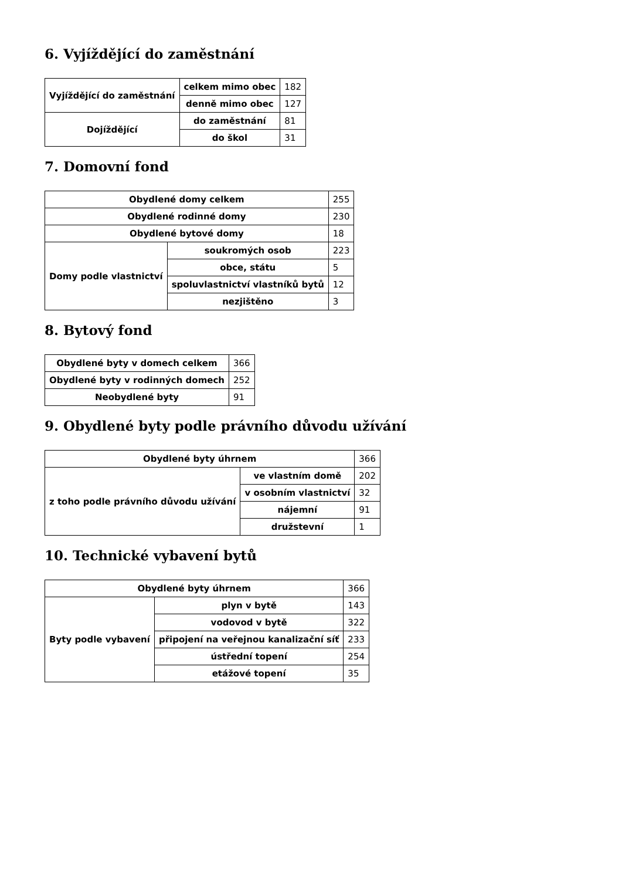6. Vyjíždějící do zaměstnání
| Vyjíždějící do zaměstnání | celkem mimo obec | 182 |
| | denně mimo obec | 127 |
| Dojíždějící | do zaměstnání | 81 |
| | do škol | 31 |
7. Domovní fond
| Obydlené domy celkem | | 255 |
| Obydlené rodinné domy | | 230 |
| Obydlené bytové domy | | 18 |
| Domy podle vlastnictví | soukromých osob | 223 |
| | obce, státu | 5 |
| | spoluvlastnictví vlastníků bytů | 12 |
| | nezjištěno | 3 |
8. Bytový fond
| Obydlené byty v domech celkem | 366 |
| Obydlené byty v rodinných domech | 252 |
| Neobydlené byty | 91 |
9. Obydlené byty podle právního důvodu užívání
| Obydlené byty úhrnem | | 366 |
| z toho podle právního důvodu užívání | ve vlastním domě | 202 |
| | v osobním vlastnictví | 32 |
| | nájemní | 91 |
| | družstevní | 1 |
10. Technické vybavení bytů
| Obydlené byty úhrnem | | 366 |
| Byty podle vybavení | plyn v bytě | 143 |
| | vodovod v bytě | 322 |
| | připojení na veřejnou kanalizační síť | 233 |
| | ústřední topení | 254 |
| | etážové topení | 35 |